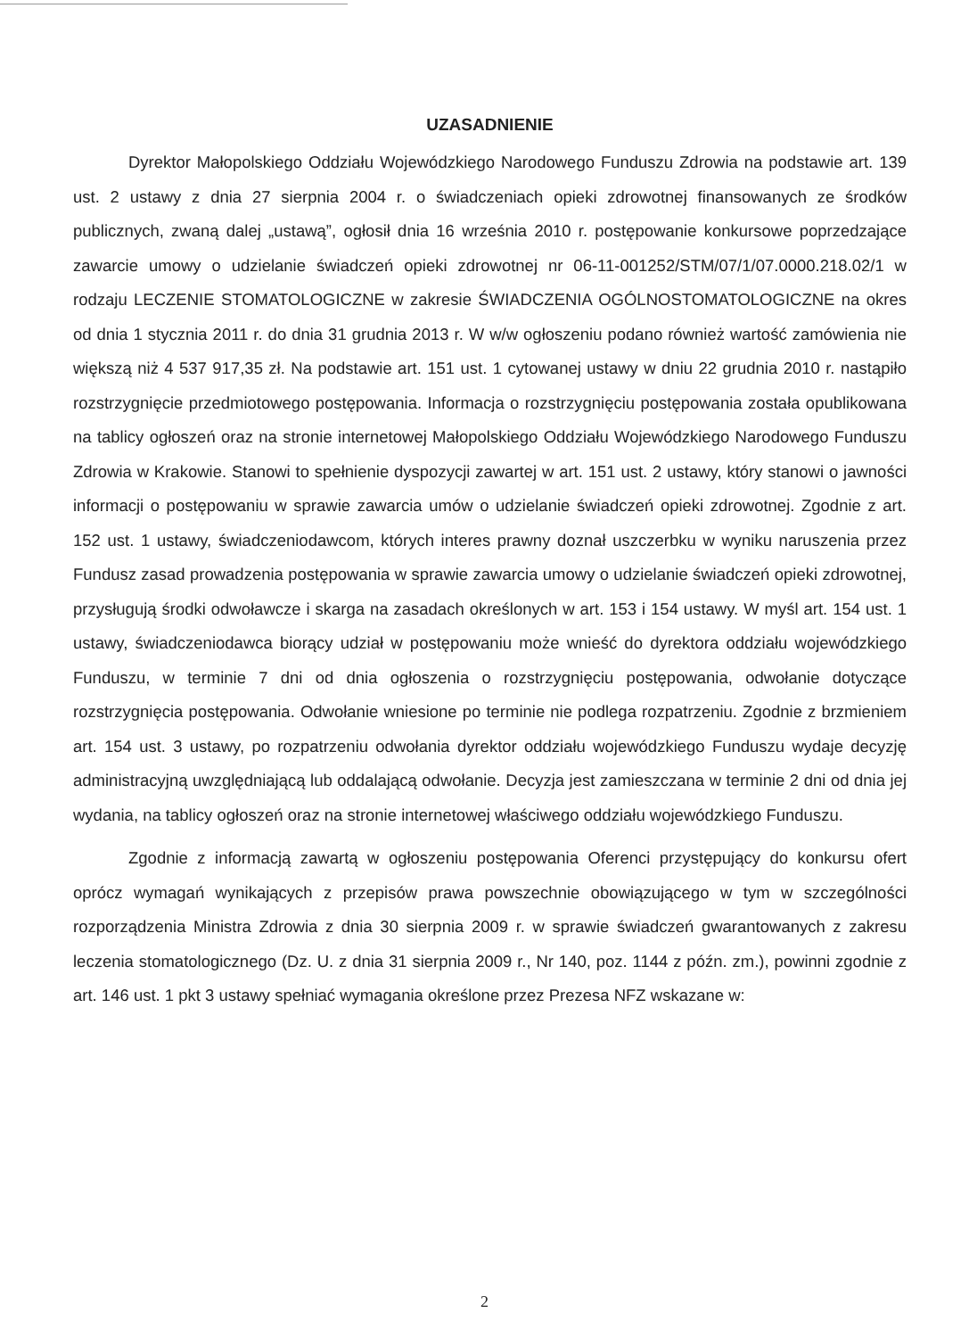UZASADNIENIE
Dyrektor Małopolskiego Oddziału Wojewódzkiego Narodowego Funduszu Zdrowia na podstawie art. 139 ust. 2 ustawy z dnia 27 sierpnia 2004 r. o świadczeniach opieki zdrowotnej finansowanych ze środków publicznych, zwaną dalej „ustawą”, ogłosił dnia 16 września 2010 r. postępowanie konkursowe poprzedzające zawarcie umowy o udzielanie świadczeń opieki zdrowotnej nr 06-11-001252/STM/07/1/07.0000.218.02/1 w rodzaju LECZENIE STOMATOLOGICZNE w zakresie ŚWIADCZENIA OGÓLNOSTOMATOLOGICZNE na okres od dnia 1 stycznia 2011 r. do dnia 31 grudnia 2013 r. W w/w ogłoszeniu podano również wartość zamówienia nie większą niż 4 537 917,35 zł. Na podstawie art. 151 ust. 1 cytowanej ustawy w dniu 22 grudnia 2010 r. nastąpiło rozstrzygnięcie przedmiotowego postępowania. Informacja o rozstrzygnięciu postępowania została opublikowana na tablicy ogłoszeń oraz na stronie internetowej Małopolskiego Oddziału Wojewódzkiego Narodowego Funduszu Zdrowia w Krakowie. Stanowi to spełnienie dyspozycji zawartej w art. 151 ust. 2 ustawy, który stanowi o jawności informacji o postępowaniu w sprawie zawarcia umów o udzielanie świadczeń opieki zdrowotnej. Zgodnie z art. 152 ust. 1 ustawy, świadczeniodawcom, których interes prawny doznał uszczerbku w wyniku naruszenia przez Fundusz zasad prowadzenia postępowania w sprawie zawarcia umowy o udzielanie świadczeń opieki zdrowotnej, przysługują środki odwoławcze i skarga na zasadach określonych w art. 153 i 154 ustawy. W myśl art. 154 ust. 1 ustawy, świadczeniodawca biorący udział w postępowaniu może wnieść do dyrektora oddziału wojewódzkiego Funduszu, w terminie 7 dni od dnia ogłoszenia o rozstrzygnięciu postępowania, odwołanie dotyczące rozstrzygnięcia postępowania. Odwołanie wniesione po terminie nie podlega rozpatrzeniu. Zgodnie z brzmieniem art. 154 ust. 3 ustawy, po rozpatrzeniu odwołania dyrektor oddziału wojewódzkiego Funduszu wydaje decyzję administracyjną uwzględniającą lub oddalającą odwołanie. Decyzja jest zamieszczana w terminie 2 dni od dnia jej wydania, na tablicy ogłoszeń oraz na stronie internetowej właściwego oddziału wojewódzkiego Funduszu.
Zgodnie z informacją zawartą w ogłoszeniu postępowania Oferenci przystępujący do konkursu ofert oprócz wymagań wynikających z przepisów prawa powszechnie obowiązującego w tym w szczególności rozporządzenia Ministra Zdrowia z dnia 30 sierpnia 2009 r. w sprawie świadczeń gwarantowanych z zakresu leczenia stomatologicznego (Dz. U. z dnia 31 sierpnia 2009 r., Nr 140, poz. 1144 z późn. zm.), powinni zgodnie z art. 146 ust. 1 pkt 3 ustawy spełniać wymagania określone przez Prezesa NFZ wskazane w:
2